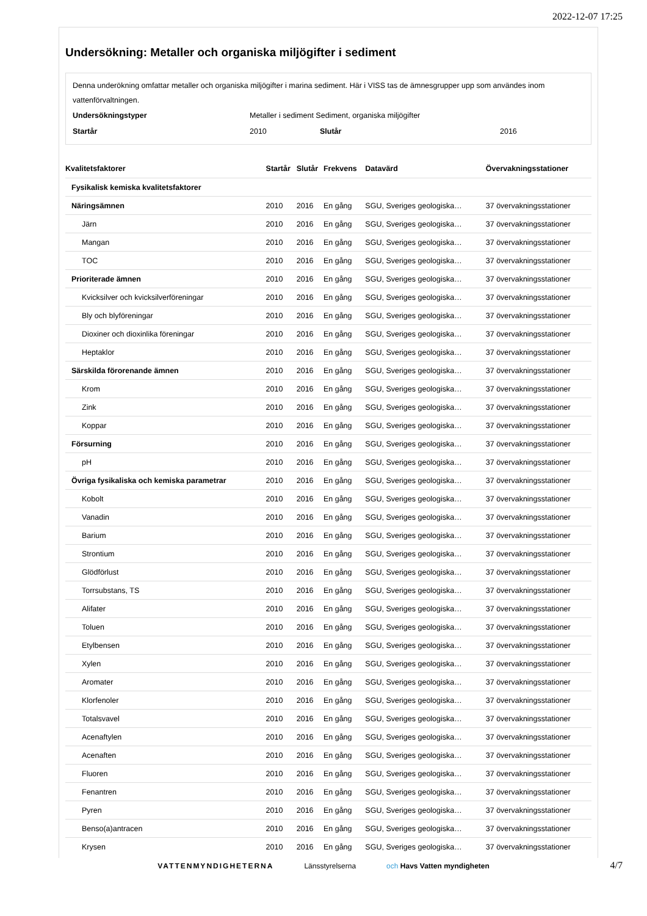2022-12-07 17:25
Undersökning: Metaller och organiska miljögifter i sediment
Denna underökning omfattar metaller och organiska miljögifter i marina sediment. Här i VISS tas de ämnesgrupper upp som användes inom vattenförvaltningen.
| Undersökningstyper | Metaller i sediment Sediment, organiska miljögifter | | |
| Startår | 2010 | Slutår | 2016 |
| Kvalitetsfaktorer | Startår | Slutår | Frekvens | Datavärd | Övervakningsstationer |
| --- | --- | --- | --- | --- | --- |
| Fysikalisk kemiska kvalitetsfaktorer | | | | | |
| Näringsämnen | 2010 | 2016 | En gång | SGU, Sveriges geologiska… | 37 övervakningsstationer |
| Järn | 2010 | 2016 | En gång | SGU, Sveriges geologiska… | 37 övervakningsstationer |
| Mangan | 2010 | 2016 | En gång | SGU, Sveriges geologiska… | 37 övervakningsstationer |
| TOC | 2010 | 2016 | En gång | SGU, Sveriges geologiska… | 37 övervakningsstationer |
| Prioriterade ämnen | 2010 | 2016 | En gång | SGU, Sveriges geologiska… | 37 övervakningsstationer |
| Kvicksilver och kvicksilverföreningar | 2010 | 2016 | En gång | SGU, Sveriges geologiska… | 37 övervakningsstationer |
| Bly och blyföreningar | 2010 | 2016 | En gång | SGU, Sveriges geologiska… | 37 övervakningsstationer |
| Dioxiner och dioxinlika föreningar | 2010 | 2016 | En gång | SGU, Sveriges geologiska… | 37 övervakningsstationer |
| Heptaklor | 2010 | 2016 | En gång | SGU, Sveriges geologiska… | 37 övervakningsstationer |
| Särskilda förorenande ämnen | 2010 | 2016 | En gång | SGU, Sveriges geologiska… | 37 övervakningsstationer |
| Krom | 2010 | 2016 | En gång | SGU, Sveriges geologiska… | 37 övervakningsstationer |
| Zink | 2010 | 2016 | En gång | SGU, Sveriges geologiska… | 37 övervakningsstationer |
| Koppar | 2010 | 2016 | En gång | SGU, Sveriges geologiska… | 37 övervakningsstationer |
| Försurning | 2010 | 2016 | En gång | SGU, Sveriges geologiska… | 37 övervakningsstationer |
| pH | 2010 | 2016 | En gång | SGU, Sveriges geologiska… | 37 övervakningsstationer |
| Övriga fysikaliska och kemiska parametrar | 2010 | 2016 | En gång | SGU, Sveriges geologiska… | 37 övervakningsstationer |
| Kobolt | 2010 | 2016 | En gång | SGU, Sveriges geologiska… | 37 övervakningsstationer |
| Vanadin | 2010 | 2016 | En gång | SGU, Sveriges geologiska… | 37 övervakningsstationer |
| Barium | 2010 | 2016 | En gång | SGU, Sveriges geologiska… | 37 övervakningsstationer |
| Strontium | 2010 | 2016 | En gång | SGU, Sveriges geologiska… | 37 övervakningsstationer |
| Glödförlust | 2010 | 2016 | En gång | SGU, Sveriges geologiska… | 37 övervakningsstationer |
| Torrsubstans, TS | 2010 | 2016 | En gång | SGU, Sveriges geologiska… | 37 övervakningsstationer |
| Alifater | 2010 | 2016 | En gång | SGU, Sveriges geologiska… | 37 övervakningsstationer |
| Toluen | 2010 | 2016 | En gång | SGU, Sveriges geologiska… | 37 övervakningsstationer |
| Etylbensen | 2010 | 2016 | En gång | SGU, Sveriges geologiska… | 37 övervakningsstationer |
| Xylen | 2010 | 2016 | En gång | SGU, Sveriges geologiska… | 37 övervakningsstationer |
| Aromater | 2010 | 2016 | En gång | SGU, Sveriges geologiska… | 37 övervakningsstationer |
| Klorfenoler | 2010 | 2016 | En gång | SGU, Sveriges geologiska… | 37 övervakningsstationer |
| Totalsvavel | 2010 | 2016 | En gång | SGU, Sveriges geologiska… | 37 övervakningsstationer |
| Acenaftylen | 2010 | 2016 | En gång | SGU, Sveriges geologiska… | 37 övervakningsstationer |
| Acenaften | 2010 | 2016 | En gång | SGU, Sveriges geologiska… | 37 övervakningsstationer |
| Fluoren | 2010 | 2016 | En gång | SGU, Sveriges geologiska… | 37 övervakningsstationer |
| Fenantren | 2010 | 2016 | En gång | SGU, Sveriges geologiska… | 37 övervakningsstationer |
| Pyren | 2010 | 2016 | En gång | SGU, Sveriges geologiska… | 37 övervakningsstationer |
| Benso(a)antracen | 2010 | 2016 | En gång | SGU, Sveriges geologiska… | 37 övervakningsstationer |
| Krysen | 2010 | 2016 | En gång | SGU, Sveriges geologiska… | 37 övervakningsstationer |
VATTENMYNDIGHETERNA Länsstyrelserna och Havs Vatten myndigheten
4/7